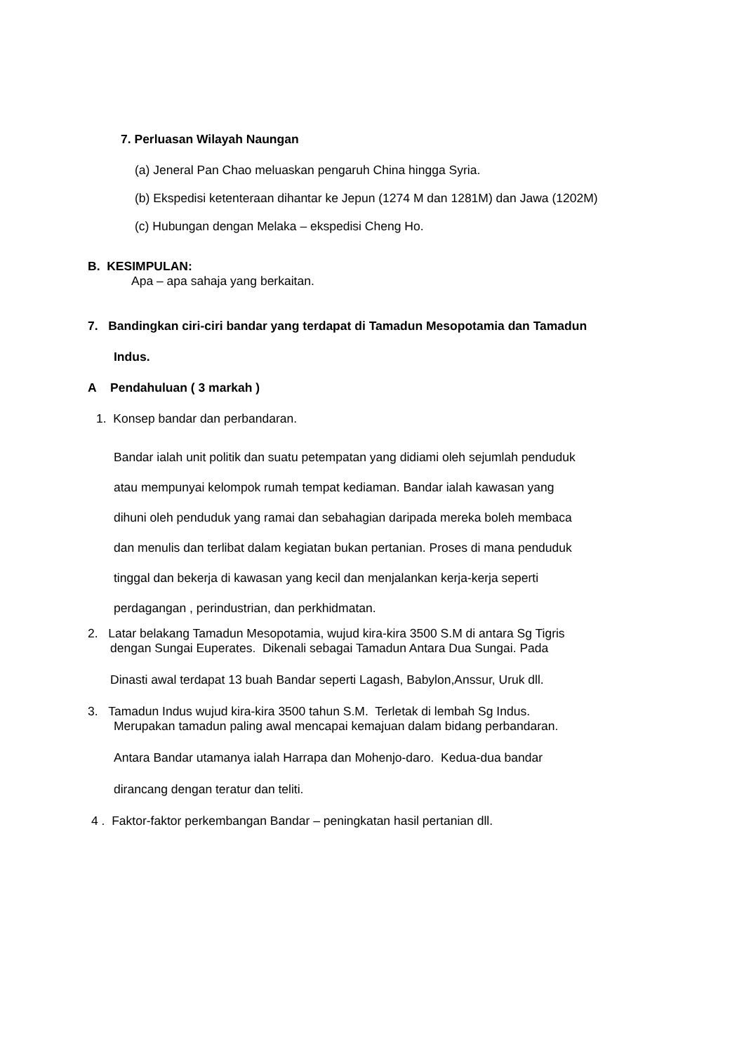7. Perluasan Wilayah Naungan
(a) Jeneral Pan Chao meluaskan pengaruh China hingga Syria.
(b) Ekspedisi ketenteraan dihantar ke Jepun (1274 M dan 1281M) dan Jawa (1202M)
(c) Hubungan dengan Melaka – ekspedisi Cheng Ho.
B. KESIMPULAN:
Apa – apa sahaja yang berkaitan.
7. Bandingkan ciri-ciri bandar yang terdapat di Tamadun Mesopotamia dan Tamadun
Indus.
A Pendahuluan ( 3 markah )
1. Konsep bandar dan perbandaran.
Bandar ialah unit politik dan suatu petempatan yang didiami oleh sejumlah penduduk
atau mempunyai kelompok rumah tempat kediaman. Bandar ialah kawasan yang
dihuni oleh penduduk yang ramai dan sebahagian daripada mereka boleh membaca
dan menulis dan terlibat dalam kegiatan bukan pertanian. Proses di mana penduduk
tinggal dan bekerja di kawasan yang kecil dan menjalankan kerja-kerja seperti
perdagangan , perindustrian, dan perkhidmatan.
2. Latar belakang Tamadun Mesopotamia, wujud kira-kira 3500 S.M di antara Sg Tigris
dengan Sungai Euperates. Dikenali sebagai Tamadun Antara Dua Sungai. Pada
Dinasti awal terdapat 13 buah Bandar seperti Lagash, Babylon,Anssur, Uruk dll.
3. Tamadun Indus wujud kira-kira 3500 tahun S.M. Terletak di lembah Sg Indus.
Merupakan tamadun paling awal mencapai kemajuan dalam bidang perbandaran.
Antara Bandar utamanya ialah Harrapa dan Mohenjo-daro. Kedua-dua bandar
dirancang dengan teratur dan teliti.
4 . Faktor-faktor perkembangan Bandar – peningkatan hasil pertanian dll.